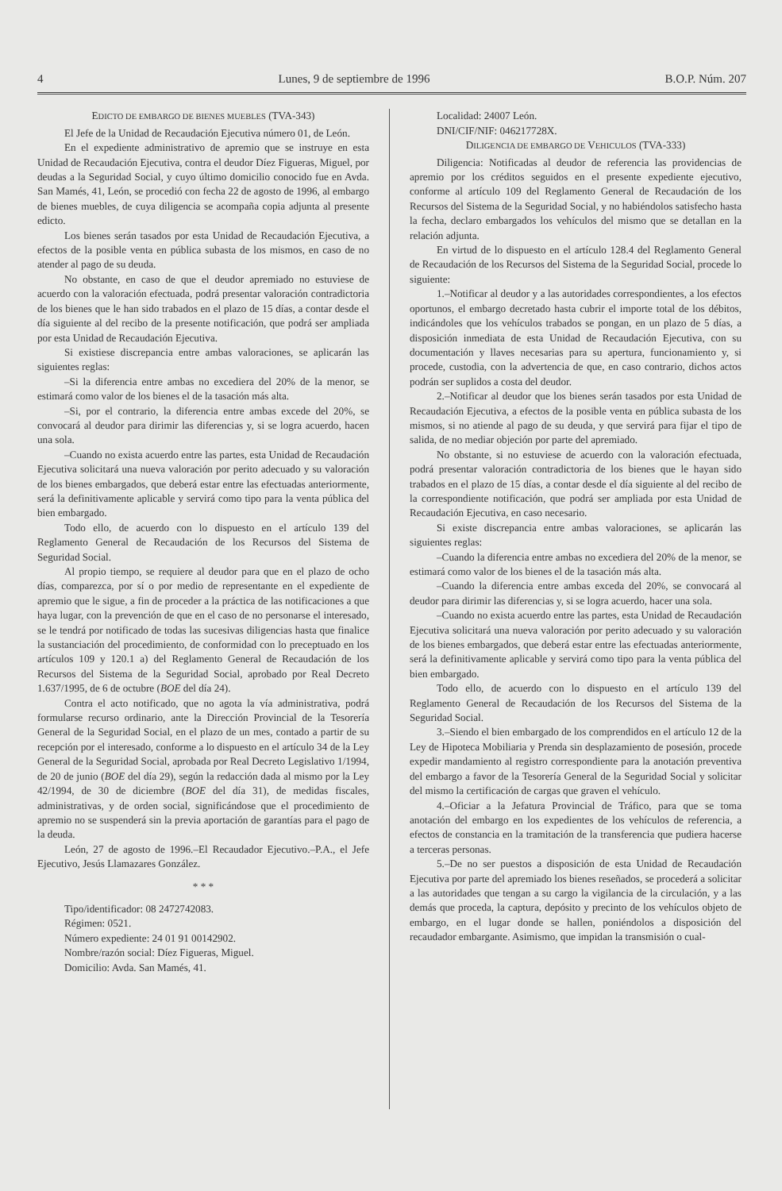4 Lunes, 9 de septiembre de 1996 B.O.P. Núm. 207
EDICTO DE EMBARGO DE BIENES MUEBLES (TVA-343)
El Jefe de la Unidad de Recaudación Ejecutiva número 01, de León.
En el expediente administrativo de apremio que se instruye en esta Unidad de Recaudación Ejecutiva, contra el deudor Díez Figueras, Miguel, por deudas a la Seguridad Social, y cuyo último domicilio conocido fue en Avda. San Mamés, 41, León, se procedió con fecha 22 de agosto de 1996, al embargo de bienes muebles, de cuya diligencia se acompaña copia adjunta al presente edicto.
Los bienes serán tasados por esta Unidad de Recaudación Ejecutiva, a efectos de la posible venta en pública subasta de los mismos, en caso de no atender al pago de su deuda.
No obstante, en caso de que el deudor apremiado no estuviese de acuerdo con la valoración efectuada, podrá presentar valoración contradictoria de los bienes que le han sido trabados en el plazo de 15 días, a contar desde el día siguiente al del recibo de la presente notificación, que podrá ser ampliada por esta Unidad de Recaudación Ejecutiva.
Si existiese discrepancia entre ambas valoraciones, se aplicarán las siguientes reglas:
–Si la diferencia entre ambas no excediera del 20% de la menor, se estimará como valor de los bienes el de la tasación más alta.
–Si, por el contrario, la diferencia entre ambas excede del 20%, se convocará al deudor para dirimir las diferencias y, si se logra acuerdo, hacen una sola.
–Cuando no exista acuerdo entre las partes, esta Unidad de Recaudación Ejecutiva solicitará una nueva valoración por perito adecuado y su valoración de los bienes embargados, que deberá estar entre las efectuadas anteriormente, será la definitivamente aplicable y servirá como tipo para la venta pública del bien embargado.
Todo ello, de acuerdo con lo dispuesto en el artículo 139 del Reglamento General de Recaudación de los Recursos del Sistema de Seguridad Social.
Al propio tiempo, se requiere al deudor para que en el plazo de ocho días, comparezca, por sí o por medio de representante en el expediente de apremio que le sigue, a fin de proceder a la práctica de las notificaciones a que haya lugar, con la prevención de que en el caso de no personarse el interesado, se le tendrá por notificado de todas las sucesivas diligencias hasta que finalice la sustanciación del procedimiento, de conformidad con lo preceptuado en los artículos 109 y 120.1 a) del Reglamento General de Recaudación de los Recursos del Sistema de la Seguridad Social, aprobado por Real Decreto 1.637/1995, de 6 de octubre (BOE del día 24).
Contra el acto notificado, que no agota la vía administrativa, podrá formularse recurso ordinario, ante la Dirección Provincial de la Tesorería General de la Seguridad Social, en el plazo de un mes, contado a partir de su recepción por el interesado, conforme a lo dispuesto en el artículo 34 de la Ley General de la Seguridad Social, aprobada por Real Decreto Legislativo 1/1994, de 20 de junio (BOE del día 29), según la redacción dada al mismo por la Ley 42/1994, de 30 de diciembre (BOE del día 31), de medidas fiscales, administrativas, y de orden social, significándose que el procedimiento de apremio no se suspenderá sin la previa aportación de garantías para el pago de la deuda.
León, 27 de agosto de 1996.–El Recaudador Ejecutivo.–P.A., el Jefe Ejecutivo, Jesús Llamazares González.
* * *
Tipo/identificador: 08 2472742083.
Régimen: 0521.
Número expediente: 24 01 91 00142902.
Nombre/razón social: Díez Figueras, Miguel.
Domicilio: Avda. San Mamés, 41.
Localidad: 24007 León.
DNI/CIF/NIF: 046217728X.
DILIGENCIA DE EMBARGO DE VEHICULOS (TVA-333)
Diligencia: Notificadas al deudor de referencia las providencias de apremio por los créditos seguidos en el presente expediente ejecutivo, conforme al artículo 109 del Reglamento General de Recaudación de los Recursos del Sistema de la Seguridad Social, y no habiéndolos satisfecho hasta la fecha, declaro embargados los vehículos del mismo que se detallan en la relación adjunta.
En virtud de lo dispuesto en el artículo 128.4 del Reglamento General de Recaudación de los Recursos del Sistema de la Seguridad Social, procede lo siguiente:
1.–Notificar al deudor y a las autoridades correspondientes, a los efectos oportunos, el embargo decretado hasta cubrir el importe total de los débitos, indicándoles que los vehículos trabados se pongan, en un plazo de 5 días, a disposición inmediata de esta Unidad de Recaudación Ejecutiva, con su documentación y llaves necesarias para su apertura, funcionamiento y, si procede, custodia, con la advertencia de que, en caso contrario, dichos actos podrán ser suplidos a costa del deudor.
2.–Notificar al deudor que los bienes serán tasados por esta Unidad de Recaudación Ejecutiva, a efectos de la posible venta en pública subasta de los mismos, si no atiende al pago de su deuda, y que servirá para fijar el tipo de salida, de no mediar objeción por parte del apremiado.
No obstante, si no estuviese de acuerdo con la valoración efectuada, podrá presentar valoración contradictoria de los bienes que le hayan sido trabados en el plazo de 15 días, a contar desde el día siguiente al del recibo de la correspondiente notificación, que podrá ser ampliada por esta Unidad de Recaudación Ejecutiva, en caso necesario.
Si existe discrepancia entre ambas valoraciones, se aplicarán las siguientes reglas:
–Cuando la diferencia entre ambas no excediera del 20% de la menor, se estimará como valor de los bienes el de la tasación más alta.
–Cuando la diferencia entre ambas exceda del 20%, se convocará al deudor para dirimir las diferencias y, si se logra acuerdo, hacer una sola.
–Cuando no exista acuerdo entre las partes, esta Unidad de Recaudación Ejecutiva solicitará una nueva valoración por perito adecuado y su valoración de los bienes embargados, que deberá estar entre las efectuadas anteriormente, será la definitivamente aplicable y servirá como tipo para la venta pública del bien embargado.
Todo ello, de acuerdo con lo dispuesto en el artículo 139 del Reglamento General de Recaudación de los Recursos del Sistema de la Seguridad Social.
3.–Siendo el bien embargado de los comprendidos en el artículo 12 de la Ley de Hipoteca Mobiliaria y Prenda sin desplazamiento de posesión, procede expedir mandamiento al registro correspondiente para la anotación preventiva del embargo a favor de la Tesorería General de la Seguridad Social y solicitar del mismo la certificación de cargas que graven el vehículo.
4.–Oficiar a la Jefatura Provincial de Tráfico, para que se toma anotación del embargo en los expedientes de los vehículos de referencia, a efectos de constancia en la tramitación de la transferencia que pudiera hacerse a terceras personas.
5.–De no ser puestos a disposición de esta Unidad de Recaudación Ejecutiva por parte del apremiado los bienes reseñados, se procederá a solicitar a las autoridades que tengan a su cargo la vigilancia de la circulación, y a las demás que proceda, la captura, depósito y precinto de los vehículos objeto de embargo, en el lugar donde se hallen, poniéndolos a disposición del recaudador embargante. Asimismo, que impidan la transmisión o cual-